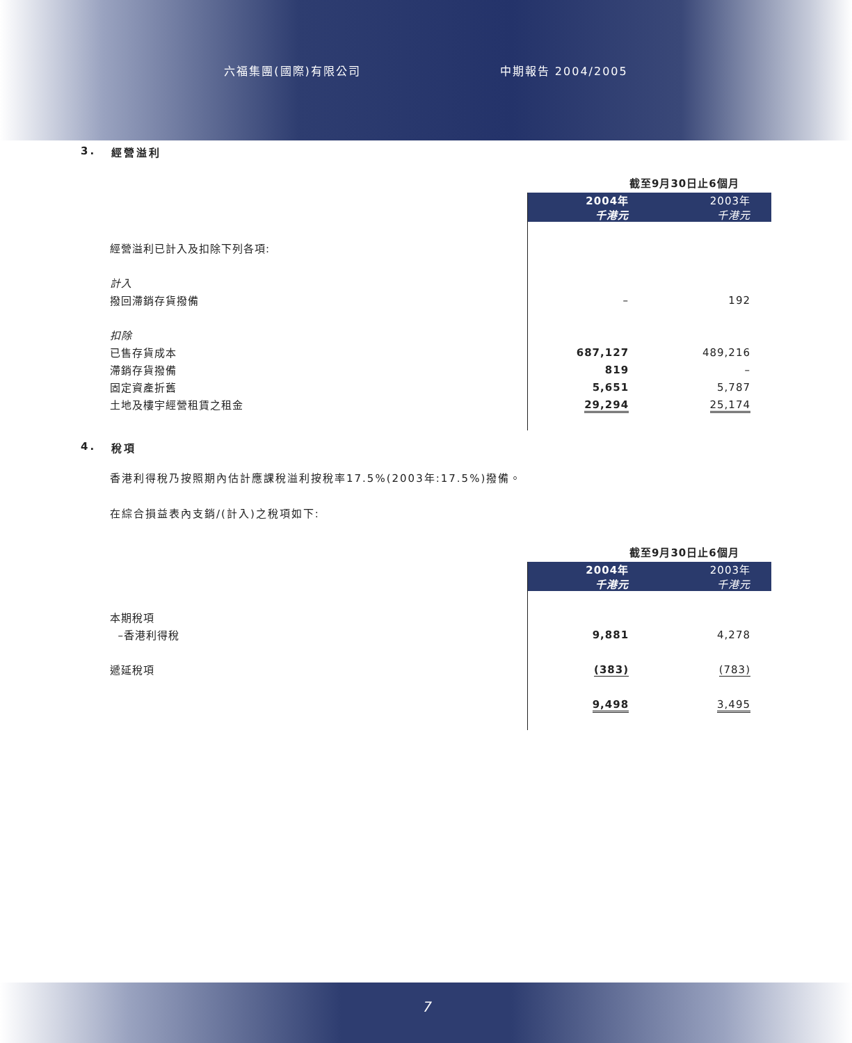六福集團(國際)有限公司 中期報告 2004/2005
3. 經營溢利
| | 截至9月30日止6個月 | |
| --- | --- | --- |
| | 2004年 千港元 | 2003年 千港元 |
| 經營溢利已計入及扣除下列各項: | | |
| 計入 | | |
| 撥回滯銷存貨撥備 | – | 192 |
| 扣除 | | |
| 已售存貨成本 | 687,127 | 489,216 |
| 滯銷存貨撥備 | 819 | – |
| 固定資產折舊 | 5,651 | 5,787 |
| 土地及樓宇經營租賃之租金 | 29,294 | 25,174 |
4. 稅項
香港利得稅乃按照期內估計應課稅溢利按稅率17.5%(2003年:17.5%)撥備。
在綜合損益表內支銷/(計入)之稅項如下:
| | 截至9月30日止6個月 | |
| --- | --- | --- |
| | 2004年 千港元 | 2003年 千港元 |
| 本期稅項 | | |
| –香港利得稅 | 9,881 | 4,278 |
| 遞延稅項 | (383) | (783) |
| | 9,498 | 3,495 |
7